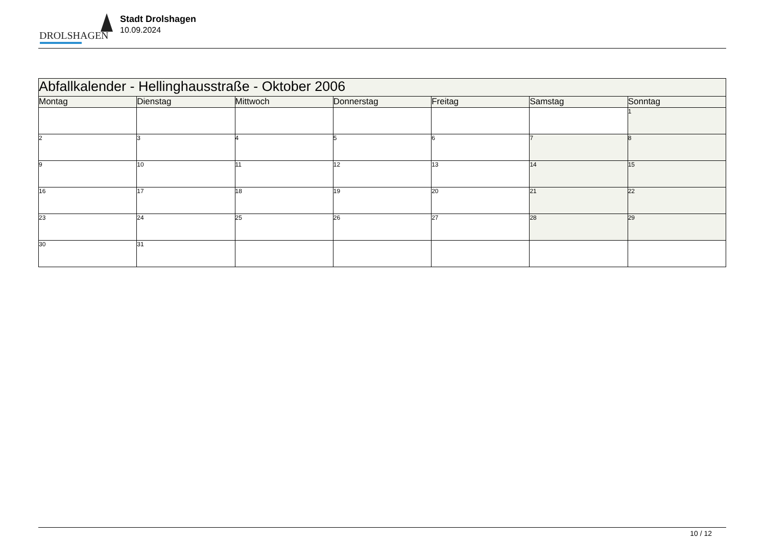DROLSHAGEN
Stadt Drolshagen
10.09.2024
| Abfallkalender - Hellinghausstraße - Oktober 2006 | | | | | | |
| --- | --- | --- | --- | --- | --- | --- |
| Montag | Dienstag | Mittwoch | Donnerstag | Freitag | Samstag | Sonntag |
| | | | | | | 1 |
| 2 | 3 | 4 | 5 | 6 | 7 | 8 |
| 9 | 10 | 11 | 12 | 13 | 14 | 15 |
| 16 | 17 | 18 | 19 | 20 | 21 | 22 |
| 23 | 24 | 25 | 26 | 27 | 28 | 29 |
| 30 | 31 | | | | | |
10 / 12